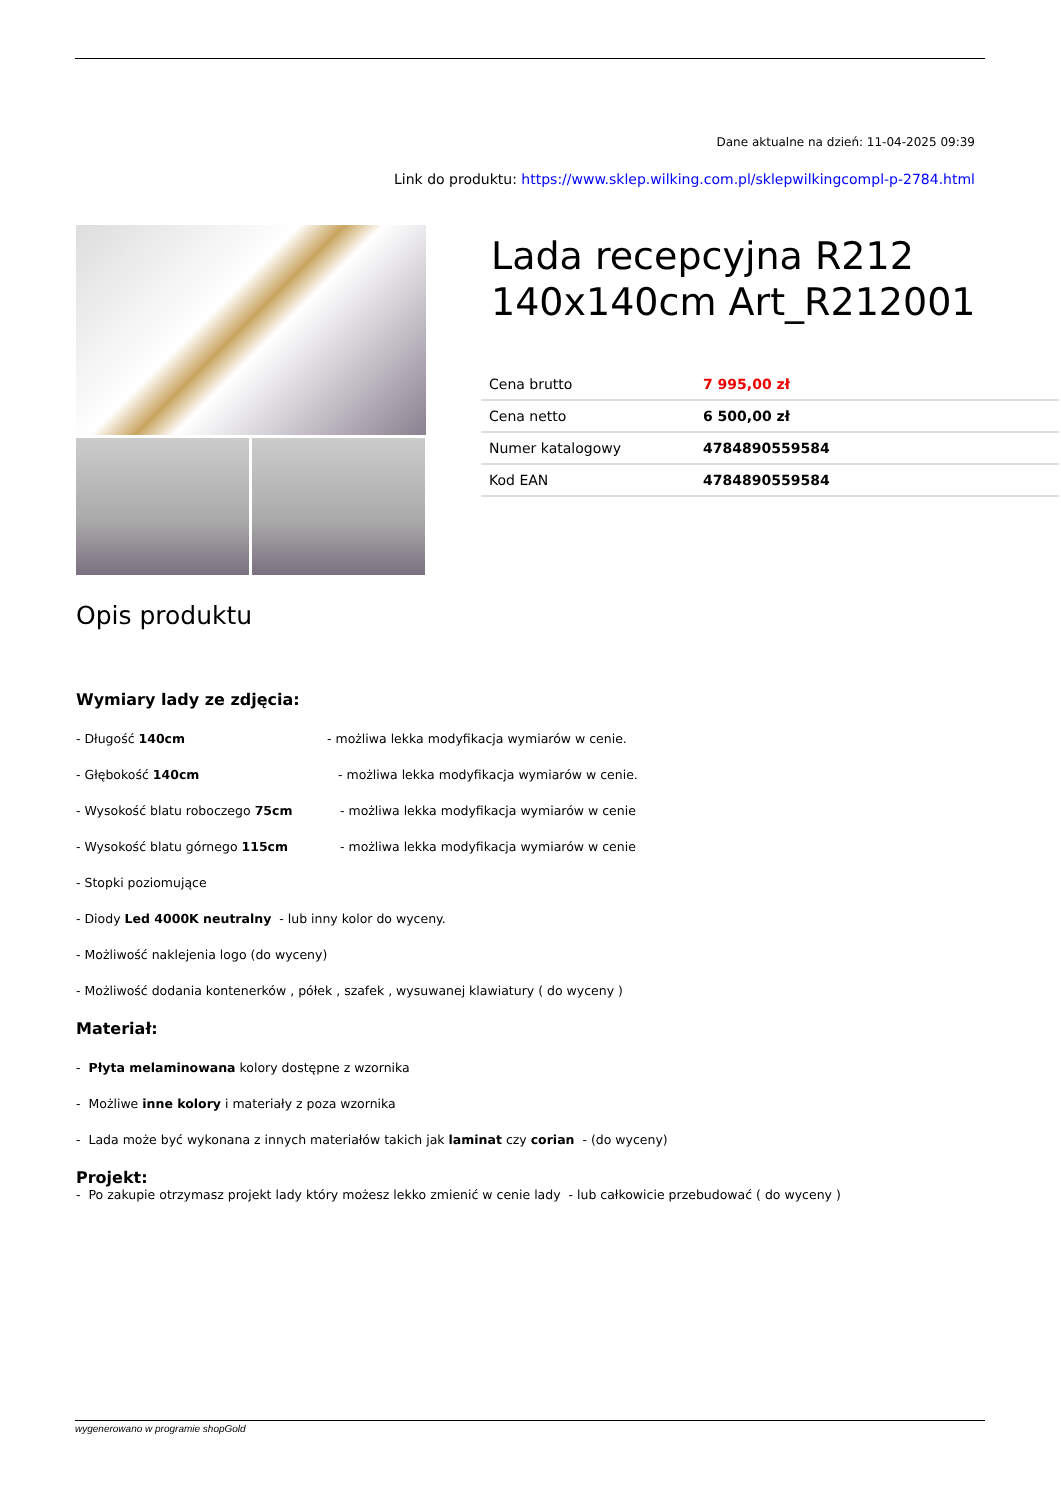Dane aktualne na dzień: 11-04-2025 09:39
Link do produktu: https://www.sklep.wilking.com.pl/sklepwilkingcompl-p-2784.html
Lada recepcyjna R212 140x140cm Art_R212001
| Cena brutto | 7 995,00 zł |
| Cena netto | 6 500,00 zł |
| Numer katalogowy | 4784890559584 |
| Kod EAN | 4784890559584 |
Opis produktu
Wymiary lady ze zdjęcia:
- Długość 140cm - możliwa lekka modyfikacja wymiarów w cenie.
- Głębokość 140cm - możliwa lekka modyfikacja wymiarów w cenie.
- Wysokość blatu roboczego 75cm - możliwa lekka modyfikacja wymiarów w cenie
- Wysokość blatu górnego 115cm - możliwa lekka modyfikacja wymiarów w cenie
- Stopki poziomujące
- Diody Led 4000K neutralny - lub inny kolor do wyceny.
- Możliwość naklejenia logo (do wyceny)
- Możliwość dodania kontenerków , półek , szafek , wysuwanej klawiatury ( do wyceny )
Materiał:
- Płyta melaminowana kolory dostępne z wzornika
- Możliwe inne kolory i materiały z poza wzornika
- Lada może być wykonana z innych materiałów takich jak laminat czy corian - (do wyceny)
Projekt:
- Po zakupie otrzymasz projekt lady który możesz lekko zmienić w cenie lady - lub całkowicie przebudować ( do wyceny )
wygenerowano w programie shopGold